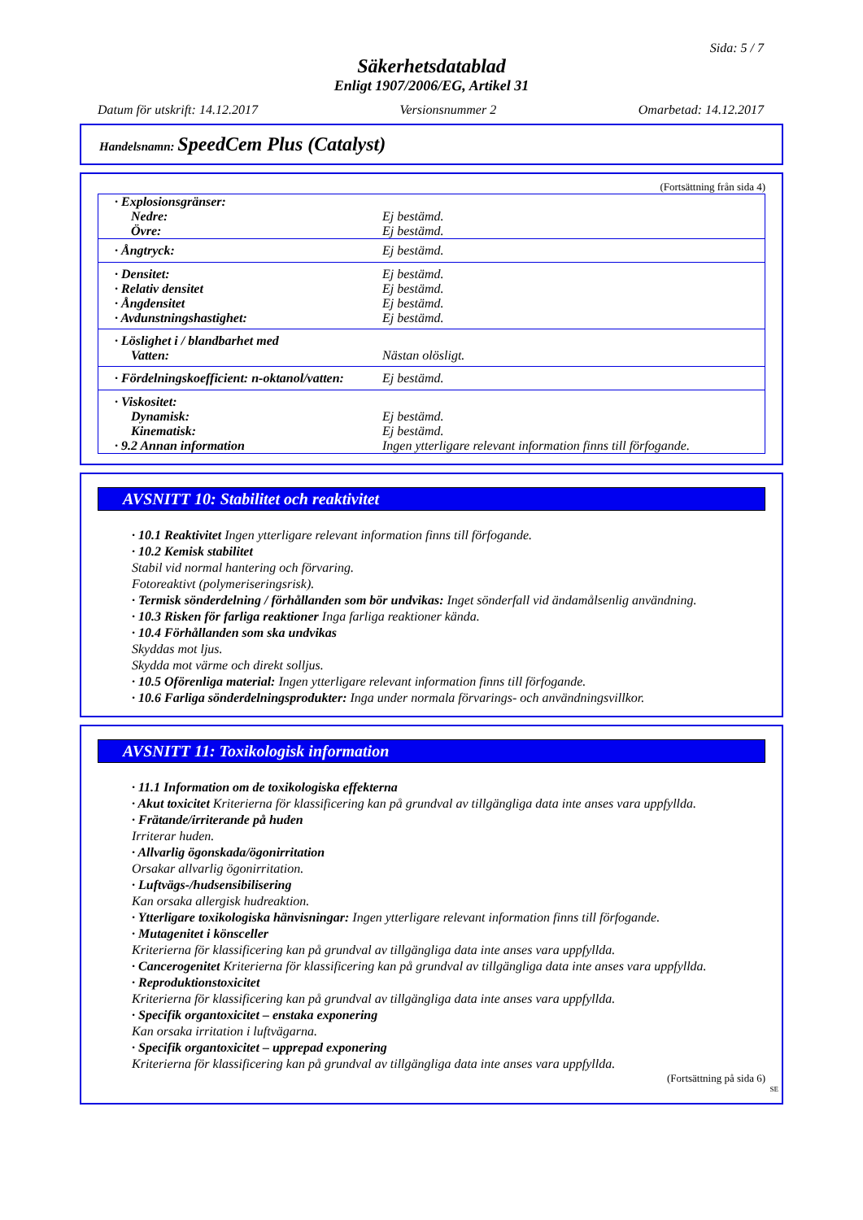Sida: 5 / 7
Säkerhetsdatablad
Enligt 1907/2006/EG, Artikel 31
Datum för utskrift: 14.12.2017 Versionsnummer 2 Omarbetad: 14.12.2017
Handelsnamn: SpeedCem Plus (Catalyst)
(Fortsättning från sida 4)
| · Explosionsgränser: | |
| Nedre: | Ej bestämd. |
| Övre: | Ej bestämd. |
| · Ångtryck: | Ej bestämd. |
| · Densitet: | Ej bestämd. |
| · Relativ densitet | Ej bestämd. |
| · Ångdensitet | Ej bestämd. |
| · Avdunstningshastighet: | Ej bestämd. |
| · Löslighet i / blandbarhet med | |
| Vatten: | Nästan olösligt. |
| · Fördelningskoefficient: n-oktanol/vatten: | Ej bestämd. |
| · Viskositet: | |
| Dynamisk: | Ej bestämd. |
| Kinematisk: | Ej bestämd. |
| · 9.2 Annan information | Ingen ytterligare relevant information finns till förfogande. |
AVSNITT 10: Stabilitet och reaktivitet
· 10.1 Reaktivitet Ingen ytterligare relevant information finns till förfogande.
· 10.2 Kemisk stabilitet
Stabil vid normal hantering och förvaring.
Fotoreaktivt (polymeriseringsrisk).
· Termisk sönderdelning / förhållanden som bör undvikas: Inget sönderfall vid ändamålsenlig användning.
· 10.3 Risken för farliga reaktioner Inga farliga reaktioner kända.
· 10.4 Förhållanden som ska undvikas
Skyddas mot ljus.
Skydda mot värme och direkt solljus.
· 10.5 Oförenliga material: Ingen ytterligare relevant information finns till förfogande.
· 10.6 Farliga sönderdelningsprodukter: Inga under normala förvarings- och användningsvillkor.
AVSNITT 11: Toxikologisk information
· 11.1 Information om de toxikologiska effekterna
· Akut toxicitet Kriterierna för klassificering kan på grundval av tillgängliga data inte anses vara uppfyllda.
· Frätande/irriterande på huden
Irriterar huden.
· Allvarlig ögonskada/ögonirritation
Orsakar allvarlig ögonirritation.
· Luftvägs-/hudsensibilisering
Kan orsaka allergisk hudreaktion.
· Ytterligare toxikologiska hänvisningar: Ingen ytterligare relevant information finns till förfogande.
· Mutagenitet i könsceller
Kriterierna för klassificering kan på grundval av tillgängliga data inte anses vara uppfyllda.
· Cancerogenitet Kriterierna för klassificering kan på grundval av tillgängliga data inte anses vara uppfyllda.
· Reproduktionstoxicitet
Kriterierna för klassificering kan på grundval av tillgängliga data inte anses vara uppfyllda.
· Specifik organtoxicitet – enstaka exponering
Kan orsaka irritation i luftvägarna.
· Specifik organtoxicitet – upprepad exponering
Kriterierna för klassificering kan på grundval av tillgängliga data inte anses vara uppfyllda.
(Fortsättning på sida 6)
SE